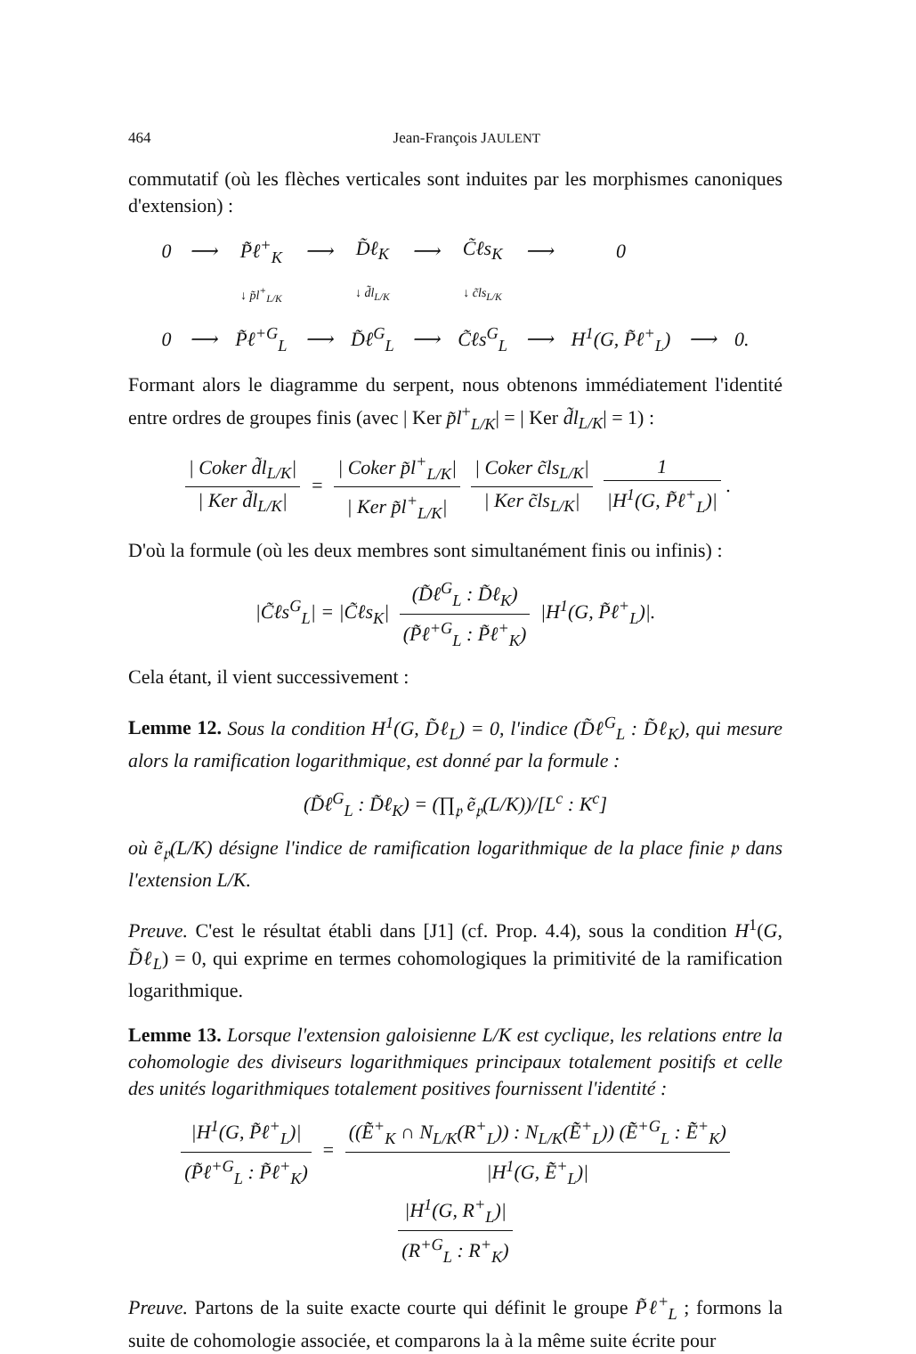464 Jean-François JAULENT
commutatif (où les flèches verticales sont induites par les morphismes canoniques d'extension) :
| 0 | ⟶ | P̃ℓ<sup>+</sup><sub>K</sub> | ⟶ | D̃ℓ<sub>K</sub> | ⟶ | C̃ℓs<sub>K</sub> | ⟶ | 0 | | |
| | | ↓ p̃l<sup>+</sup><sub>L/K</sub> | | ↓ d̃l<sub>L/K</sub> | | ↓ c̃ls<sub>L/K</sub> | | | | |
| 0 | ⟶ | P̃ℓ<sup>+G</sup><sub>L</sub> | ⟶ | D̃ℓ<sup>G</sup><sub>L</sub> | ⟶ | C̃ℓs<sup>G</sup><sub>L</sub> | ⟶ | H<sup>1</sup>(G, P̃ℓ<sup>+</sup><sub>L</sub>) | ⟶ | 0. |
Formant alors le diagramme du serpent, nous obtenons immédiatement l'identité entre ordres de groupes finis (avec | Ker p̃l<sup>+</sup><sub>L/K</sub>| = | Ker d̃l<sub>L/K</sub>| = 1) :
| Coker d̃l<sub>L/K</sub>| | Ker d̃l<sub>L/K</sub>| = | Coker p̃l<sup>+</sup><sub>L/K</sub>| | Ker p̃l<sup>+</sup><sub>L/K</sub>| | Coker c̃ls<sub>L/K</sub>| | Ker c̃ls<sub>L/K</sub>| 1 |H<sup>1</sup>(G, P̃ℓ<sup>+</sup><sub>L</sub>)|.
D'où la formule (où les deux membres sont simultanément finis ou infinis) :
|C̃ℓs<sup>G</sup><sub>L</sub>| = |C̃ℓs<sub>K</sub>| (D̃ℓ<sup>G</sup><sub>L</sub> : D̃ℓ<sub>K</sub>) (P̃ℓ<sup>+G</sup><sub>L</sub> : P̃ℓ<sup>+</sup><sub>K</sub>) |H<sup>1</sup>(G, P̃ℓ<sup>+</sup><sub>L</sub>)|.
Cela étant, il vient successivement :
Lemme 12. Sous la condition H<sup>1</sup>(G, D̃ℓ<sub>L</sub>) = 0, l'indice (D̃ℓ<sup>G</sup><sub>L</sub> : D̃ℓ<sub>K</sub>), qui mesure alors la ramification logarithmique, est donné par la formule :
(D̃ℓ<sup>G</sup><sub>L</sub> : D̃ℓ<sub>K</sub>) = (∏<sub>𝔭</sub> ẽ<sub>𝔭</sub>(L/K))/[L<sup>c</sup> : K<sup>c</sup>]
où ẽ<sub>𝔭</sub>(L/K) désigne l'indice de ramification logarithmique de la place finie 𝔭 dans l'extension L/K.
Preuve. C'est le résultat établi dans [J1] (cf. Prop. 4.4), sous la condition H<sup>1</sup>(G, D̃ℓ<sub>L</sub>) = 0, qui exprime en termes cohomologiques la primitivité de la ramification logarithmique.
Lemme 13. Lorsque l'extension galoisienne L/K est cyclique, les relations entre la cohomologie des diviseurs logarithmiques principaux totalement positifs et celle des unités logarithmiques totalement positives fournissent l'identité :
|H<sup>1</sup>(G, P̃ℓ<sup>+</sup><sub>L</sub>)| (P̃ℓ<sup>+G</sup><sub>L</sub> : P̃ℓ<sup>+</sup><sub>K</sub>) = ((Ẽ<sup>+</sup><sub>K</sub> ∩ N<sub>L/K</sub>(R<sup>+</sup><sub>L</sub>)) : N<sub>L/K</sub>(Ẽ<sup>+</sup><sub>L</sub>)) (Ẽ<sup>+G</sup><sub>L</sub> : Ẽ<sup>+</sup><sub>K</sub>) |H<sup>1</sup>(G, Ẽ<sup>+</sup><sub>L</sub>)| |H<sup>1</sup>(G, R<sup>+</sup><sub>L</sub>)| (R<sup>+G</sup><sub>L</sub> : R<sup>+</sup><sub>K</sub>)
Preuve. Partons de la suite exacte courte qui définit le groupe P̃ℓ<sup>+</sup><sub>L</sub> ; formons la suite de cohomologie associée, et comparons la à la même suite écrite pour